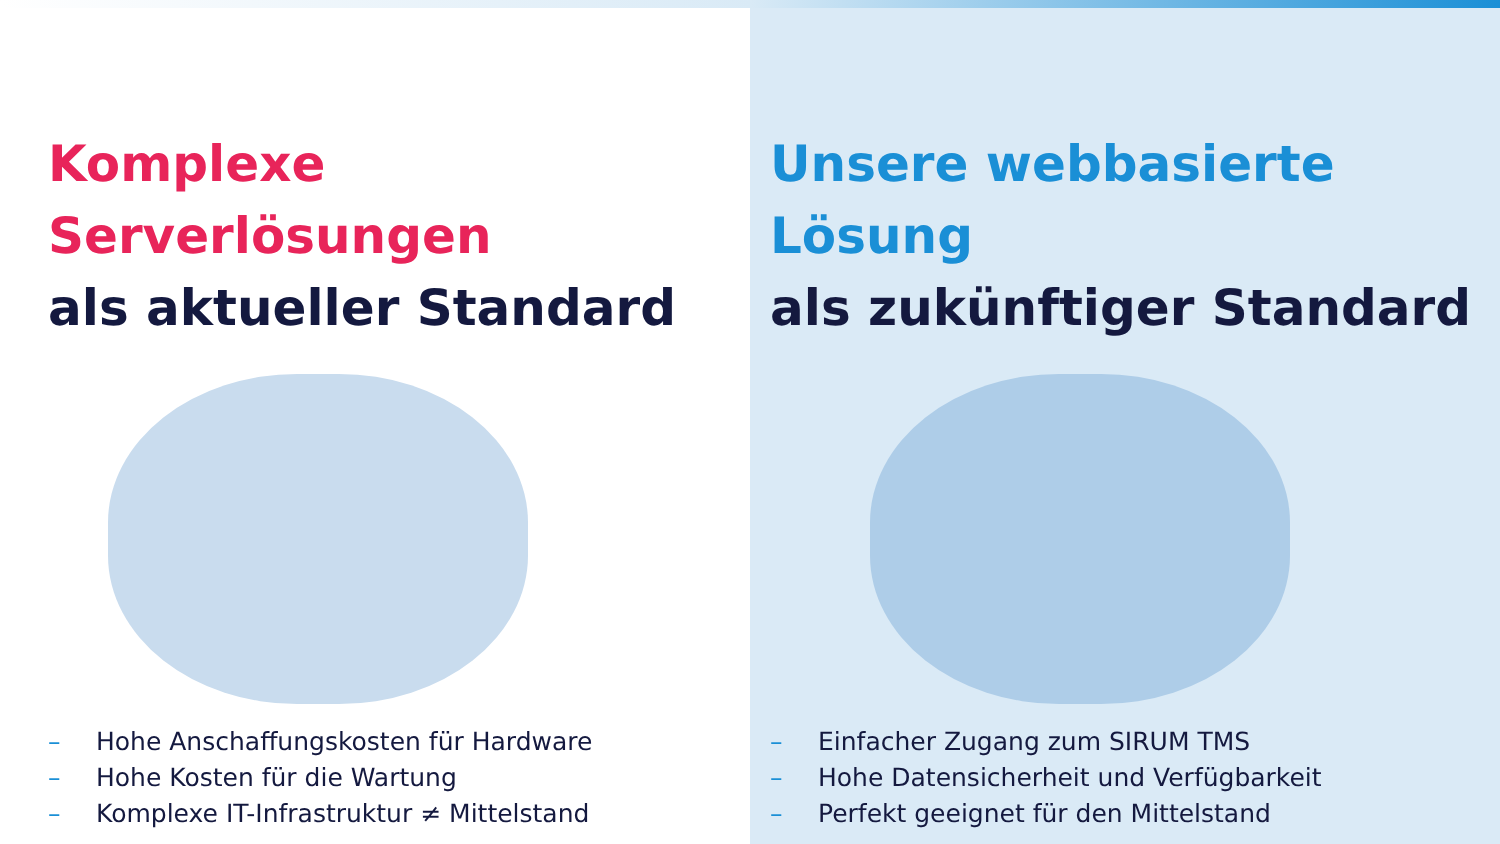Komplexe Serverlösungen
als aktueller Standard
– Hohe Anschaffungskosten für Hardware
– Hohe Kosten für die Wartung
– Komplexe IT-Infrastruktur ≠ Mittelstand
Unsere webbasierte Lösung
als zukünftiger Standard
– Einfacher Zugang zum SIRUM TMS
– Hohe Datensicherheit und Verfügbarkeit
– Perfekt geeignet für den Mittelstand